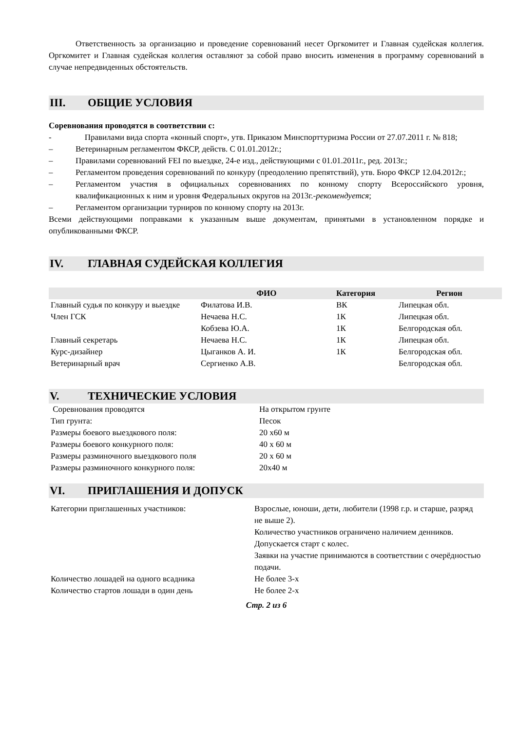Ответственность за организацию и проведение соревнований несет Оргкомитет и Главная судейская коллегия. Оргкомитет и Главная судейская коллегия оставляют за собой право вносить изменения в программу соревнований в случае непредвиденных обстоятельств.
III. ОБЩИЕ УСЛОВИЯ
Соревнования проводятся в соответствии с:
- Правилами вида спорта «конный спорт», утв. Приказом Минспорттуризма России от 27.07.2011 г. № 818;
– Ветеринарным регламентом ФКСР, действ. С 01.01.2012г.;
– Правилами соревнований FEI по выездке, 24-е изд., действующими с 01.01.2011г., ред. 2013г.;
– Регламентом проведения соревнований по конкуру (преодолению препятствий), утв. Бюро ФКСР 12.04.2012г.;
– Регламентом участия в официальных соревнованиях по конному спорту Всероссийского уровня, квалификационных к ним и уровня Федеральных округов на 2013г.-рекомендуется;
– Регламентом организации турниров по конному спорту на 2013г.
Всеми действующими поправками к указанным выше документам, принятыми в установленном порядке и опубликованными ФКСР.
IV. ГЛАВНАЯ СУДЕЙСКАЯ КОЛЛЕГИЯ
| | ФИО | Категория | Регион |
| --- | --- | --- | --- |
| Главный судья по конкуру и выездке | Филатова И.В. | ВК | Липецкая обл. |
| Член ГСК | Нечаева Н.С. | 1К | Липецкая обл. |
| | Кобзева Ю.А. | 1К | Белгородская обл. |
| Главный секретарь | Нечаева Н.С. | 1К | Липецкая обл. |
| Курс-дизайнер | Цыганков А. И. | 1К | Белгородская обл. |
| Ветеринарный врач | Сергиенко А.В. | | Белгородская обл. |
V. ТЕХНИЧЕСКИЕ УСЛОВИЯ
| Соревнования проводятся | На открытом грунте |
| Тип грунта: | Песок |
| Размеры боевого выездкового поля: | 20 х60 м |
| Размеры боевого конкурного поля: | 40 х 60 м |
| Размеры разминочного выездкового поля | 20 х 60 м |
| Размеры разминочного конкурного поля: | 20х40 м |
VI. ПРИГЛАШЕНИЯ И ДОПУСК
| Категории приглашенных участников: | Взрослые, юноши, дети, любители (1998 г.р. и старше, разряд не выше 2). Количество участников ограничено наличием денников. Допускается старт с колес. Заявки на участие принимаются в соответствии с очерёдностью подачи. |
| Количество лошадей на одного всадника | Не более 3-х |
| Количество стартов лошади в один день | Не более 2-х |
Стр. 2 из 6